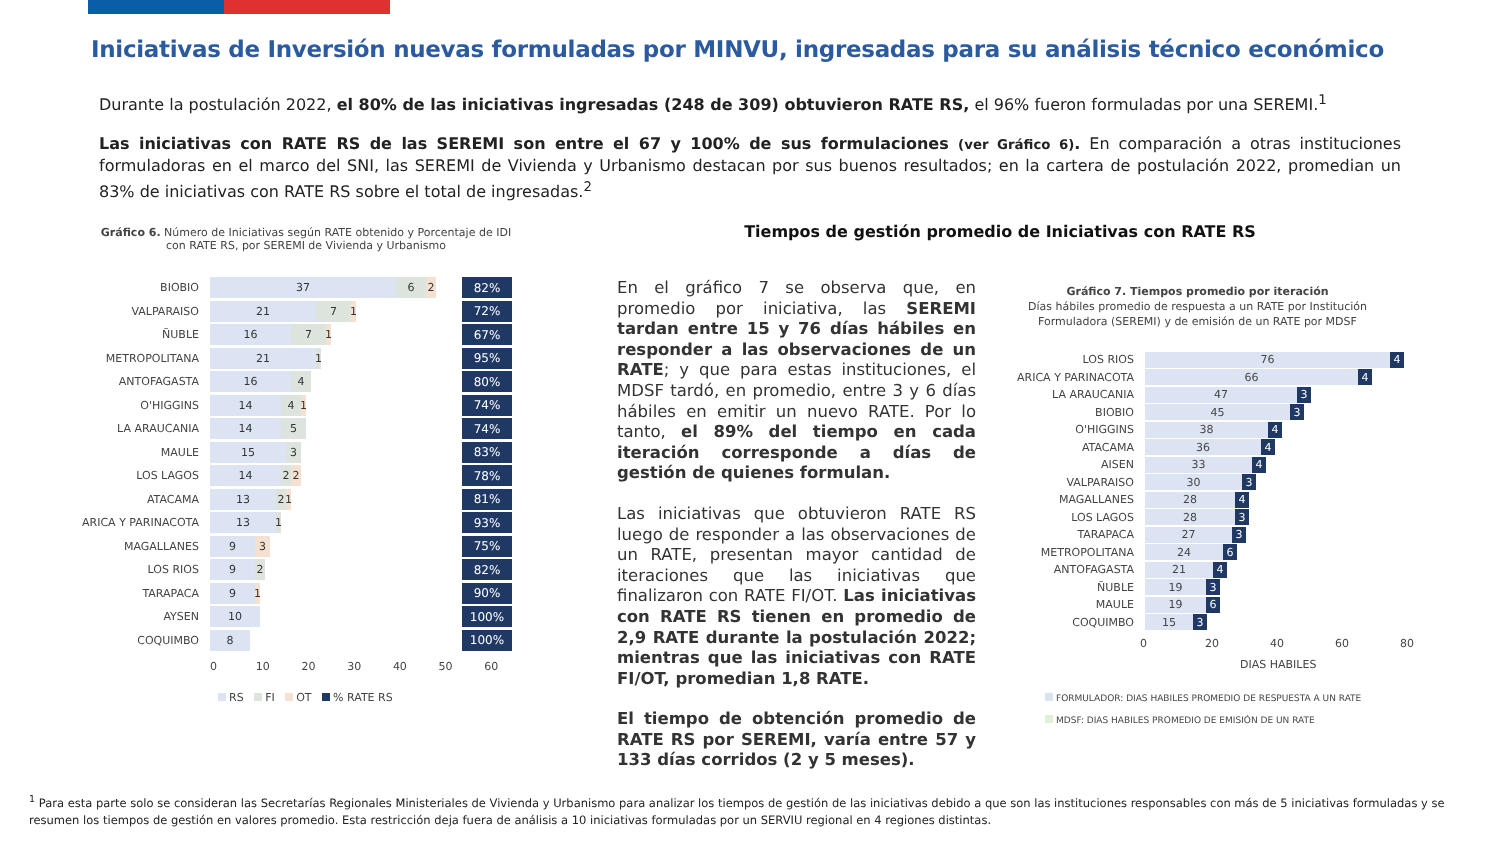Iniciativas de Inversión nuevas formuladas por MINVU, ingresadas para su análisis técnico económico
Durante la postulación 2022, el 80% de las iniciativas ingresadas (248 de 309) obtuvieron RATE RS, el 96% fueron formuladas por una SEREMI.<sup>1</sup>
Las iniciativas con RATE RS de las SEREMI son entre el 67 y 100% de sus formulaciones (ver Gráfico 6). En comparación a otras instituciones formuladoras en el marco del SNI, las SEREMI de Vivienda y Urbanismo destacan por sus buenos resultados; en la cartera de postulación 2022, promedian un 83% de iniciativas con RATE RS sobre el total de ingresadas.<sup>2</sup>
Gráfico 6. Número de Iniciativas según RATE obtenido y Porcentaje de IDI con RATE RS, por SEREMI de Vivienda y Urbanismo
BIOBIO
37 6 2
82%
VALPARAISO
21 7 1
72%
ÑUBLE
16 7 1
67%
METROPOLITANA
21 1
95%
ANTOFAGASTA
16 4
80%
O'HIGGINS
14 4 1
74%
LA ARAUCANIA
14 5
74%
MAULE
15 3
83%
LOS LAGOS
14 2 2
78%
ATACAMA
13 2 1
81%
ARICA Y PARINACOTA
13 1
93%
MAGALLANES
9 3
75%
LOS RIOS
9 2
82%
TARAPACA
9 1
90%
AYSEN
10
100%
COQUIMBO
8
100%
0 10 20 30 40 50 60
RS FI OT % RATE RS
Tiempos de gestión promedio de Iniciativas con RATE RS
En el gráfico 7 se observa que, en promedio por iniciativa, las SEREMI tardan entre 15 y 76 días hábiles en responder a las observaciones de un RATE; y que para estas instituciones, el MDSF tardó, en promedio, entre 3 y 6 días hábiles en emitir un nuevo RATE. Por lo tanto, el 89% del tiempo en cada iteración corresponde a días de gestión de quienes formulan.
Las iniciativas que obtuvieron RATE RS luego de responder a las observaciones de un RATE, presentan mayor cantidad de iteraciones que las iniciativas que finalizaron con RATE FI/OT. Las iniciativas con RATE RS tienen en promedio de 2,9 RATE durante la postulación 2022; mientras que las iniciativas con RATE FI/OT, promedian 1,8 RATE.
El tiempo de obtención promedio de RATE RS por SEREMI, varía entre 57 y 133 días corridos (2 y 5 meses).
Gráfico 7. Tiempos promedio por iteración
Días hábiles promedio de respuesta a un RATE por Institución Formuladora (SEREMI) y de emisión de un RATE por MDSF
LOS RIOS
76 4
ARICA Y PARINACOTA
66 4
LA ARAUCANIA
47 3
BIOBIO
45 3
O'HIGGINS
38 4
ATACAMA
36 4
AISEN
33 4
VALPARAISO
30 3
MAGALLANES
28 4
LOS LAGOS
28 3
TARAPACA
27 3
METROPOLITANA
24 6
ANTOFAGASTA
21 4
ÑUBLE
19 3
MAULE
19 6
COQUIMBO
15 3
0 20 40 60 80
DIAS HABILES
FORMULADOR: DIAS HABILES PROMEDIO DE RESPUESTA A UN RATE
MDSF: DIAS HABILES PROMEDIO DE EMISIÓN DE UN RATE
<sup>1</sup> Para esta parte solo se consideran las Secretarías Regionales Ministeriales de Vivienda y Urbanismo para analizar los tiempos de gestión de las iniciativas debido a que son las instituciones responsables con más de 5 iniciativas formuladas y se resumen los tiempos de gestión en valores promedio. Esta restricción deja fuera de análisis a 10 iniciativas formuladas por un SERVIU regional en 4 regiones distintas.